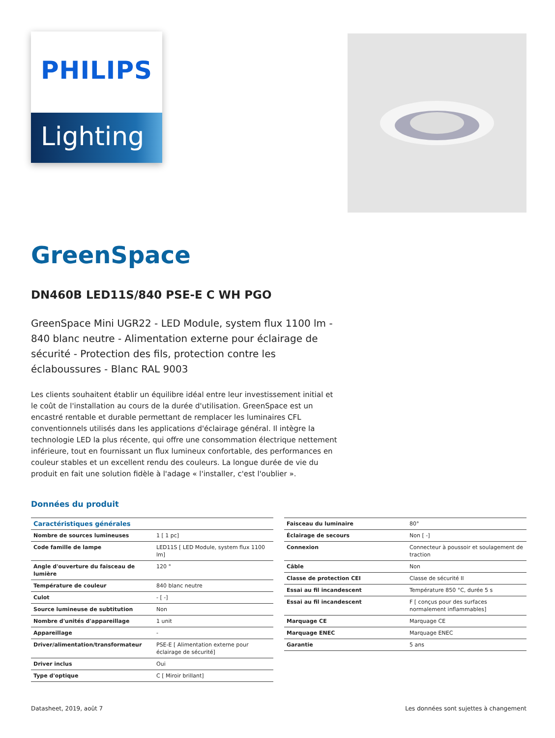PHILIPS
Lighting
GreenSpace
DN460B LED11S/840 PSE-E C WH PGO
GreenSpace Mini UGR22 - LED Module, system flux 1100 lm - 840 blanc neutre - Alimentation externe pour éclairage de sécurité - Protection des fils, protection contre les éclaboussures - Blanc RAL 9003
Les clients souhaitent établir un équilibre idéal entre leur investissement initial et le coût de l'installation au cours de la durée d'utilisation. GreenSpace est un encastré rentable et durable permettant de remplacer les luminaires CFL conventionnels utilisés dans les applications d'éclairage général. Il intègre la technologie LED la plus récente, qui offre une consommation électrique nettement inférieure, tout en fournissant un flux lumineux confortable, des performances en couleur stables et un excellent rendu des couleurs. La longue durée de vie du produit en fait une solution fidèle à l'adage « l'installer, c'est l'oublier ».
Données du produit
| Caractéristiques générales | |
| --- | --- |
| Nombre de sources lumineuses | 1 [ 1 pc] |
| Code famille de lampe | LED11S [ LED Module, system flux 1100 lm] |
| Angle d'ouverture du faisceau de lumière | 120 ° |
| Température de couleur | 840 blanc neutre |
| Culot | - [ -] |
| Source lumineuse de subtitution | Non |
| Nombre d'unités d'appareillage | 1 unit |
| Appareillage | - |
| Driver/alimentation/transformateur | PSE-E [ Alimentation externe pour éclairage de sécurité] |
| Driver inclus | Oui |
| Type d'optique | C [ Miroir brillant] |
| Faisceau du luminaire | 80° |
| Éclairage de secours | Non [ -] |
| Connexion | Connecteur à poussoir et soulagement de traction |
| Câble | Non |
| Classe de protection CEI | Classe de sécurité II |
| Essai au fil incandescent | Température 850 °C, durée 5 s |
| Essai au fil incandescent | F [ conçus pour des surfaces normalement inflammables] |
| Marquage CE | Marquage CE |
| Marquage ENEC | Marquage ENEC |
| Garantie | 5 ans |
Datasheet, 2019, août 7 Les données sont sujettes à changement